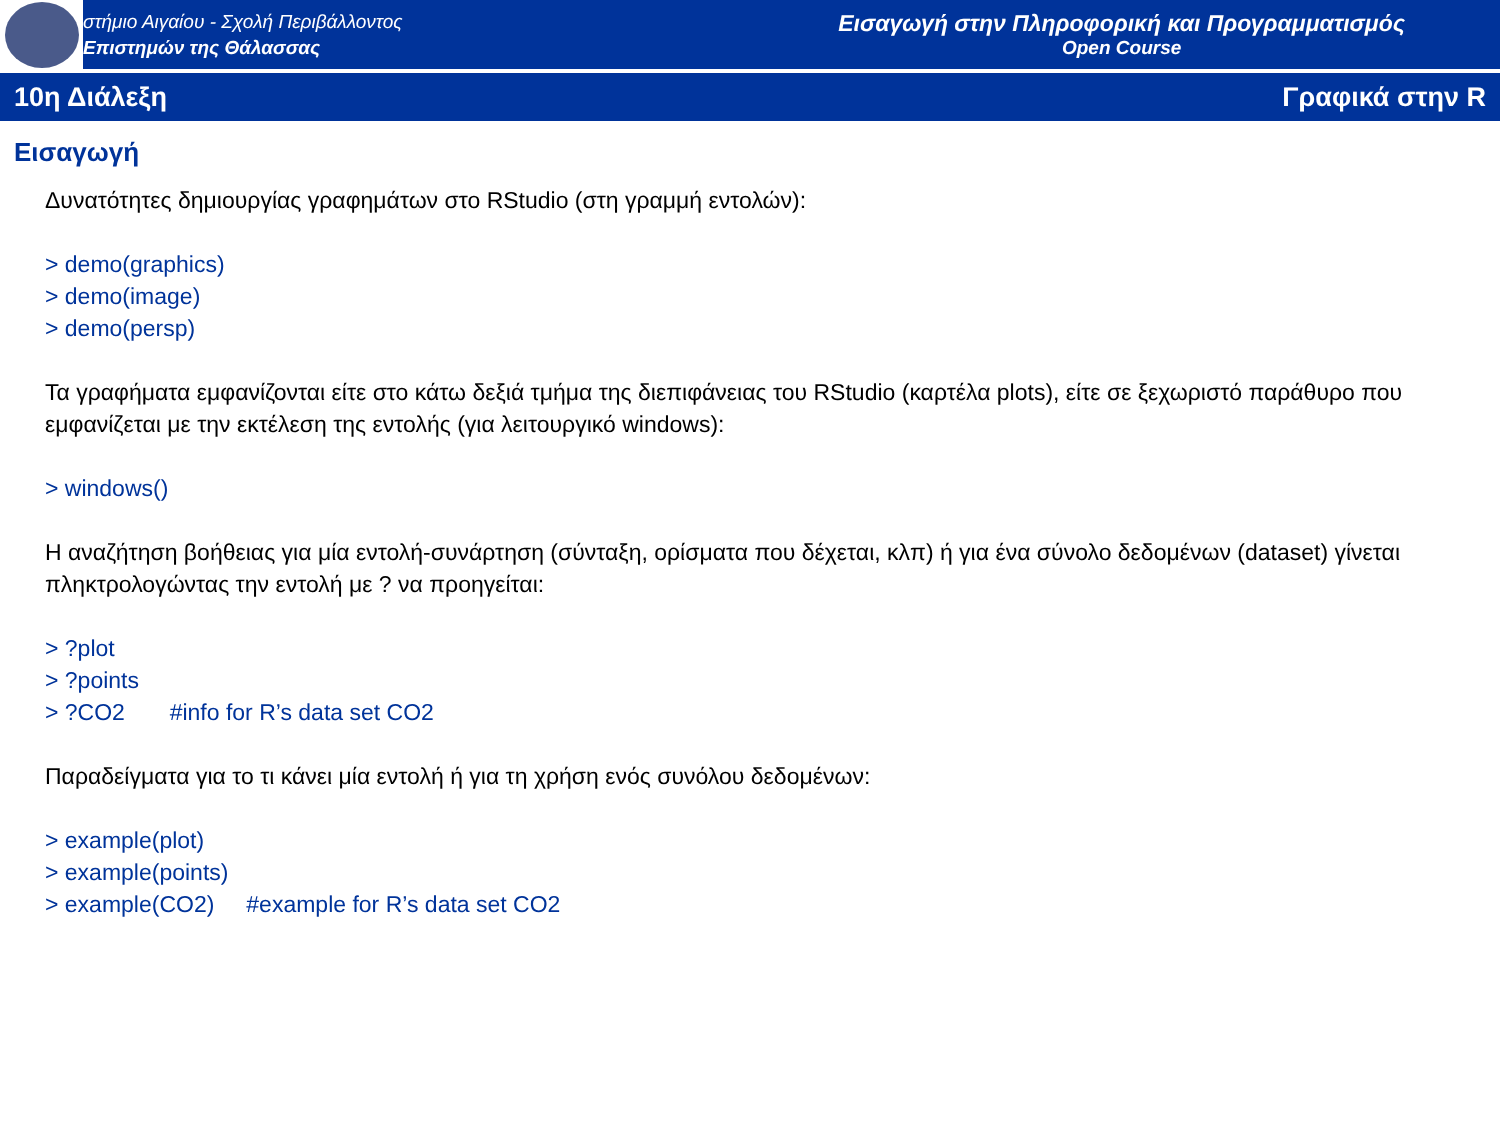στήμιο Αιγαίου - Σχολή Περιβάλλοντος
Επιστημών της Θάλασσας
Εισαγωγή στην Πληροφορική και Προγραμματισμός
Open Course
10η Διάλεξη Γραφικά στην R
Εισαγωγή
Δυνατότητες δημιουργίας γραφημάτων στο RStudio (στη γραμμή εντολών):
> demo(graphics)
> demo(image)
> demo(persp)
Τα γραφήματα εμφανίζονται είτε στο κάτω δεξιά τμήμα της διεπιφάνειας του RStudio (καρτέλα plots), είτε σε ξεχωριστό παράθυρο που εμφανίζεται με την εκτέλεση της εντολής (για λειτουργικό windows):
> windows()
Η αναζήτηση βοήθειας για μία εντολή-συνάρτηση (σύνταξη, ορίσματα που δέχεται, κλπ) ή για ένα σύνολο δεδομένων (dataset) γίνεται πληκτρολογώντας την εντολή με ? να προηγείται:
> ?plot
> ?points
> ?CO2 #info for R’s data set CO2
Παραδείγματα για το τι κάνει μία εντολή ή για τη χρήση ενός συνόλου δεδομένων:
> example(plot)
> example(points)
> example(CO2) #example for R’s data set CO2